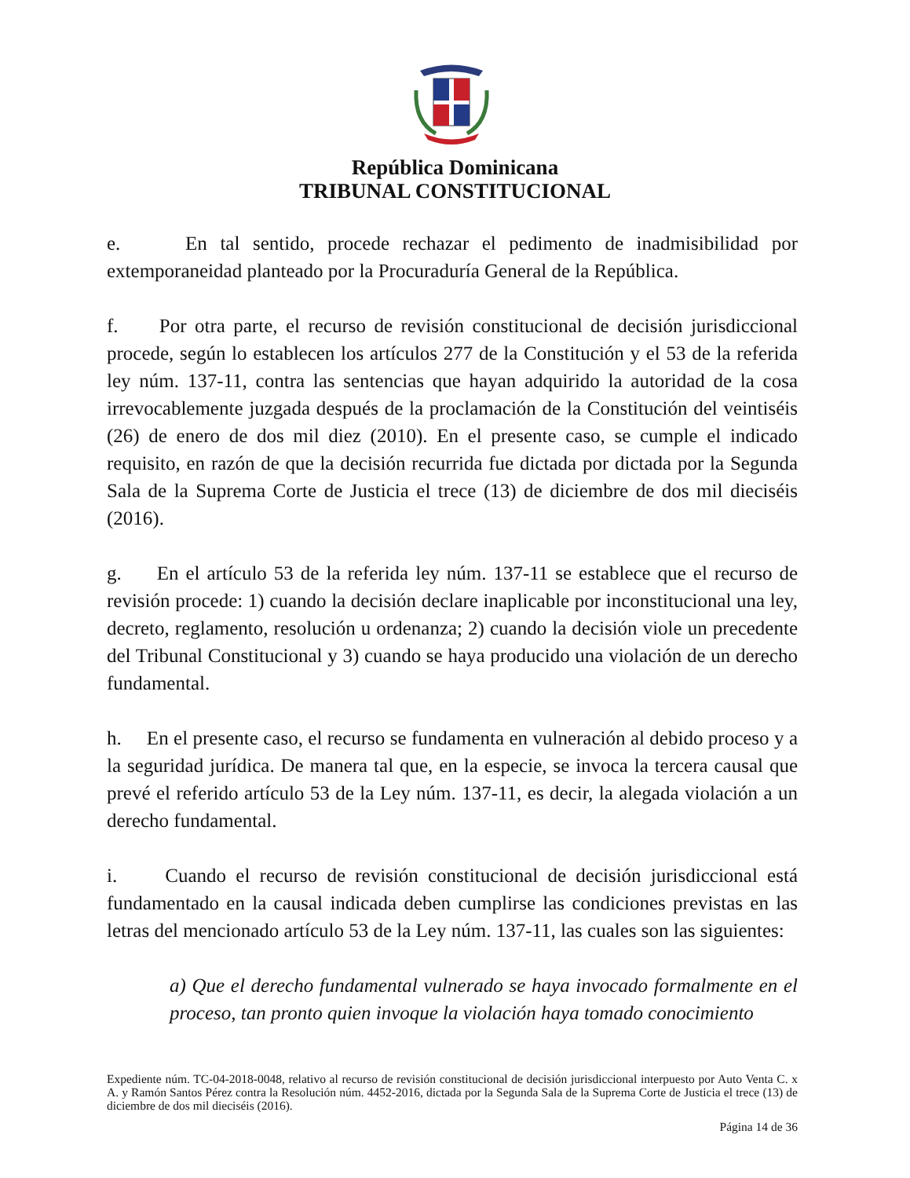República Dominicana
TRIBUNAL CONSTITUCIONAL
e. En tal sentido, procede rechazar el pedimento de inadmisibilidad por extemporaneidad planteado por la Procuraduría General de la República.
f. Por otra parte, el recurso de revisión constitucional de decisión jurisdiccional procede, según lo establecen los artículos 277 de la Constitución y el 53 de la referida ley núm. 137-11, contra las sentencias que hayan adquirido la autoridad de la cosa irrevocablemente juzgada después de la proclamación de la Constitución del veintiséis (26) de enero de dos mil diez (2010). En el presente caso, se cumple el indicado requisito, en razón de que la decisión recurrida fue dictada por dictada por la Segunda Sala de la Suprema Corte de Justicia el trece (13) de diciembre de dos mil dieciséis (2016).
g. En el artículo 53 de la referida ley núm. 137-11 se establece que el recurso de revisión procede: 1) cuando la decisión declare inaplicable por inconstitucional una ley, decreto, reglamento, resolución u ordenanza; 2) cuando la decisión viole un precedente del Tribunal Constitucional y 3) cuando se haya producido una violación de un derecho fundamental.
h. En el presente caso, el recurso se fundamenta en vulneración al debido proceso y a la seguridad jurídica. De manera tal que, en la especie, se invoca la tercera causal que prevé el referido artículo 53 de la Ley núm. 137-11, es decir, la alegada violación a un derecho fundamental.
i. Cuando el recurso de revisión constitucional de decisión jurisdiccional está fundamentado en la causal indicada deben cumplirse las condiciones previstas en las letras del mencionado artículo 53 de la Ley núm. 137-11, las cuales son las siguientes:
a) Que el derecho fundamental vulnerado se haya invocado formalmente en el proceso, tan pronto quien invoque la violación haya tomado conocimiento
Expediente núm. TC-04-2018-0048, relativo al recurso de revisión constitucional de decisión jurisdiccional interpuesto por Auto Venta C. x A. y Ramón Santos Pérez contra la Resolución núm. 4452-2016, dictada por la Segunda Sala de la Suprema Corte de Justicia el trece (13) de diciembre de dos mil dieciséis (2016).
Página 14 de 36